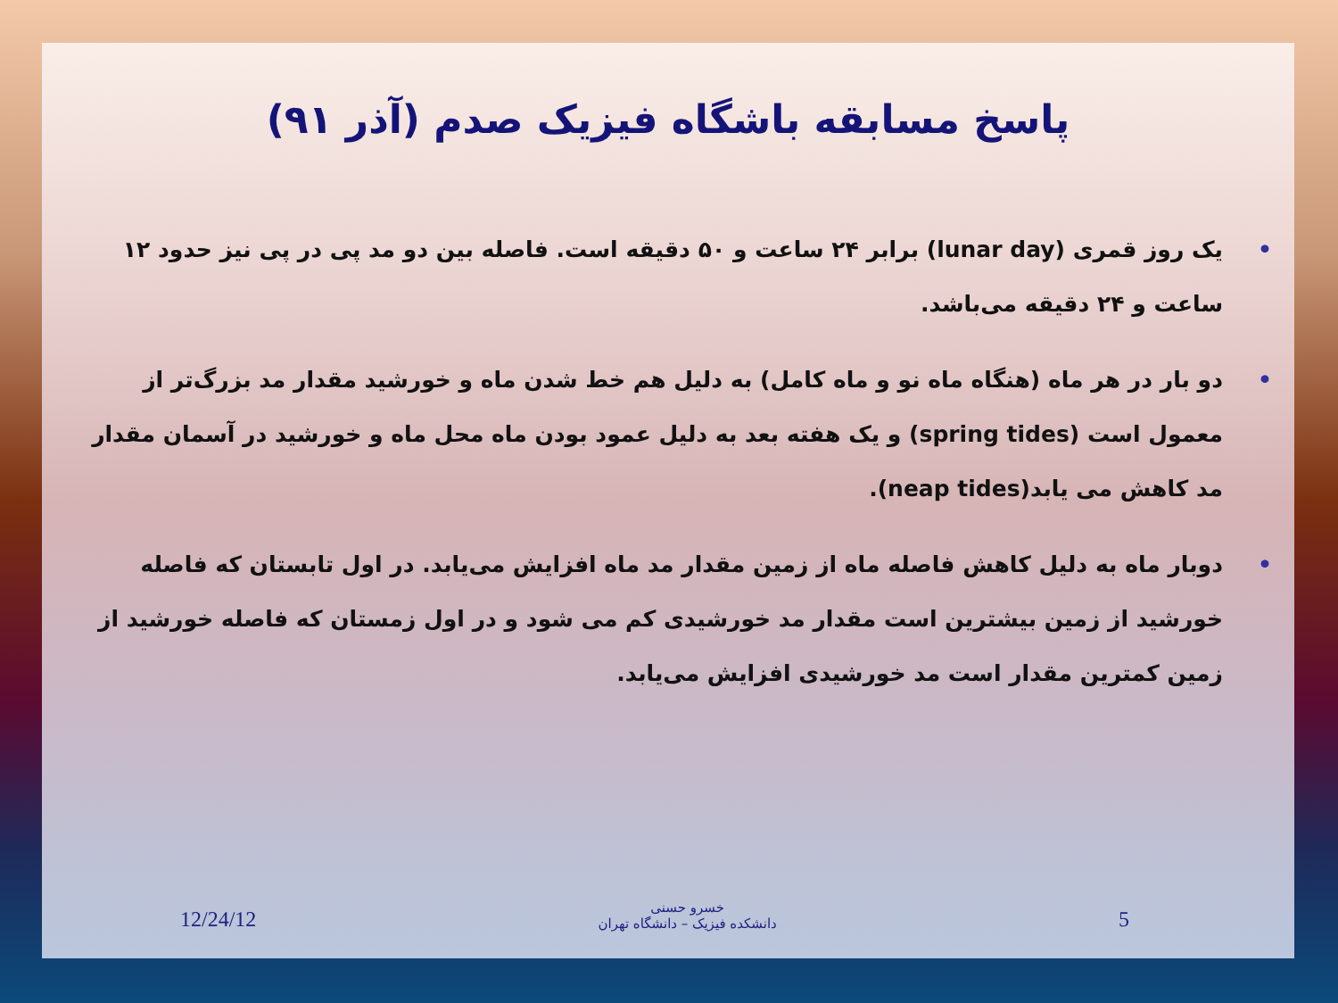پاسخ مسابقه باشگاه فیزیک صدم (آذر ۹۱)
• یک روز قمری (lunar day) برابر ۲۴ ساعت و ۵۰ دقیقه است. فاصله بین دو مد پی در پی نیز حدود ۱۲ ساعت و ۲۴ دقیقه می‌باشد.
• دو بار در هر ماه (هنگاه ماه نو و ماه کامل) به دلیل هم خط شدن ماه و خورشید مقدار مد بزرگ‌تر از معمول است (spring tides) و یک هفته بعد به دلیل عمود بودن ماه محل ماه و خورشید در آسمان مقدار مد کاهش می یابد(neap tides).
• دوبار ماه به دلیل کاهش فاصله ماه از زمین مقدار مد ماه افزایش می‌یابد. در اول تابستان که فاصله خورشید از زمین بیشترین است مقدار مد خورشیدی کم می شود و در اول زمستان که فاصله خورشید از زمین کمترین مقدار است مد خورشیدی افزایش می‌یابد.
12/24/12 خسرو حسنی
دانشکده فیزیک – دانشگاه تهران 5